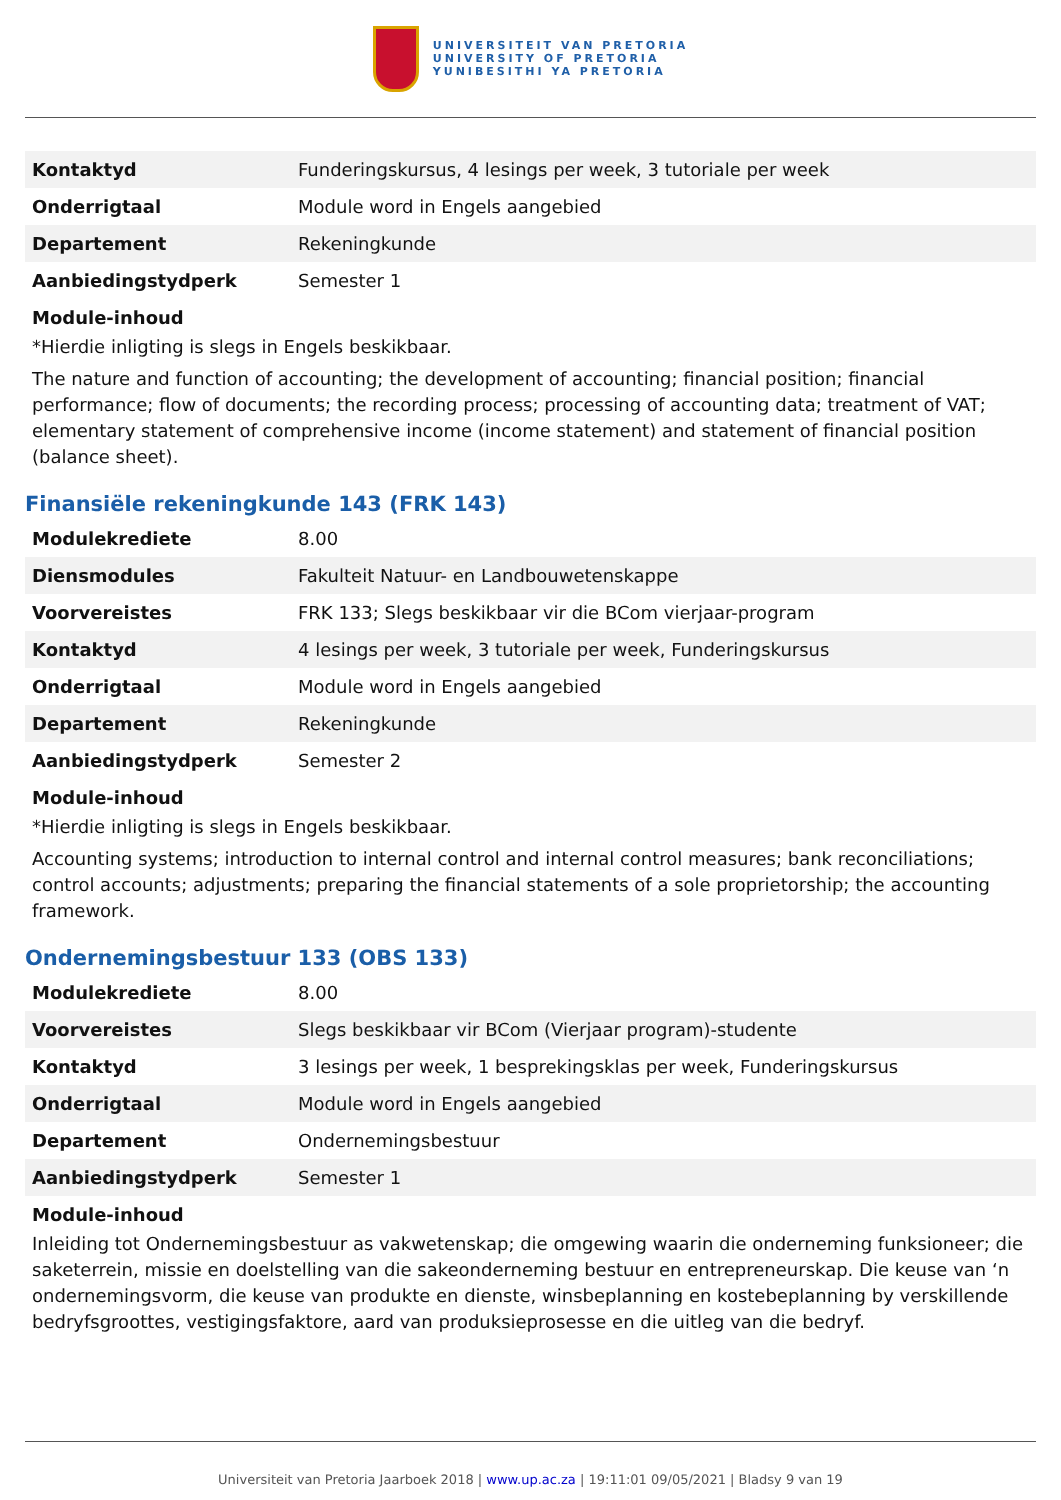UNIVERSITEIT VAN PRETORIA
UNIVERSITY OF PRETORIA
YUNIBESITHI YA PRETORIA
| Kontaktyd | Funderingskursus, 4 lesings per week, 3 tutoriale per week |
| Onderrigtaal | Module word in Engels aangebied |
| Departement | Rekeningkunde |
| Aanbiedingstydperk | Semester 1 |
Module-inhoud
*Hierdie inligting is slegs in Engels beskikbaar.
The nature and function of accounting; the development of accounting; financial position; financial performance; flow of documents; the recording process; processing of accounting data; treatment of VAT; elementary statement of comprehensive income (income statement) and statement of financial position (balance sheet).
Finansiële rekeningkunde 143 (FRK 143)
| Modulekrediete | 8.00 |
| Diensmodules | Fakulteit Natuur- en Landbouwetenskappe |
| Voorvereistes | FRK 133; Slegs beskikbaar vir die BCom vierjaar-program |
| Kontaktyd | 4 lesings per week, 3 tutoriale per week, Funderingskursus |
| Onderrigtaal | Module word in Engels aangebied |
| Departement | Rekeningkunde |
| Aanbiedingstydperk | Semester 2 |
Module-inhoud
*Hierdie inligting is slegs in Engels beskikbaar.
Accounting systems; introduction to internal control and internal control measures; bank reconciliations; control accounts; adjustments; preparing the financial statements of a sole proprietorship; the accounting framework.
Ondernemingsbestuur 133 (OBS 133)
| Modulekrediete | 8.00 |
| Voorvereistes | Slegs beskikbaar vir BCom (Vierjaar program)-studente |
| Kontaktyd | 3 lesings per week, 1 besprekingsklas per week, Funderingskursus |
| Onderrigtaal | Module word in Engels aangebied |
| Departement | Ondernemingsbestuur |
| Aanbiedingstydperk | Semester 1 |
Module-inhoud
Inleiding tot Ondernemingsbestuur as vakwetenskap; die omgewing waarin die onderneming funksioneer; die saketerrein, missie en doelstelling van die sakeonderneming bestuur en entrepreneurskap. Die keuse van ‘n ondernemingsvorm, die keuse van produkte en dienste, winsbeplanning en kostebeplanning by verskillende bedryfsgroottes, vestigingsfaktore, aard van produksieprosesse en die uitleg van die bedryf.
Universiteit van Pretoria Jaarboek 2018 | www.up.ac.za | 19:11:01 09/05/2021 | Bladsy 9 van 19